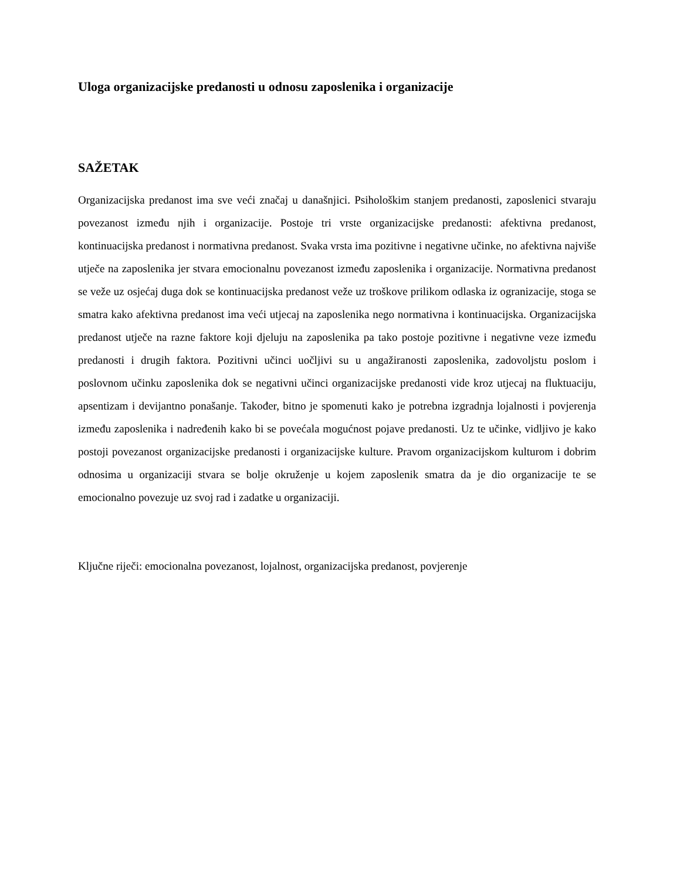Uloga organizacijske predanosti u odnosu zaposlenika i organizacije
SAŽETAK
Organizacijska predanost ima sve veći značaj u današnjici. Psihološkim stanjem predanosti, zaposlenici stvaraju povezanost između njih i organizacije. Postoje tri vrste organizacijske predanosti: afektivna predanost, kontinuacijska predanost i normativna predanost. Svaka vrsta ima pozitivne i negativne učinke, no afektivna najviše utječe na zaposlenika jer stvara emocionalnu povezanost između zaposlenika i organizacije. Normativna predanost se veže uz osjećaj duga dok se kontinuacijska predanost veže uz troškove prilikom odlaska iz ogranizacije, stoga se smatra kako afektivna predanost ima veći utjecaj na zaposlenika nego normativna i kontinuacijska. Organizacijska predanost utječe na razne faktore koji djeluju na zaposlenika pa tako postoje pozitivne i negativne veze između predanosti i drugih faktora. Pozitivni učinci uočljivi su u angažiranosti zaposlenika, zadovoljstu poslom i poslovnom učinku zaposlenika dok se negativni učinci organizacijske predanosti vide kroz utjecaj na fluktuaciju, apsentizam i devijantno ponašanje. Također, bitno je spomenuti kako je potrebna izgradnja lojalnosti i povjerenja između zaposlenika i nadređenih kako bi se povećala mogućnost pojave predanosti. Uz te učinke, vidljivo je kako postoji povezanost organizacijske predanosti i organizacijske kulture. Pravom organizacijskom kulturom i dobrim odnosima u organizaciji stvara se bolje okruženje u kojem zaposlenik smatra da je dio organizacije te se emocionalno povezuje uz svoj rad i zadatke u organizaciji.
Ključne riječi: emocionalna povezanost, lojalnost, organizacijska predanost, povjerenje